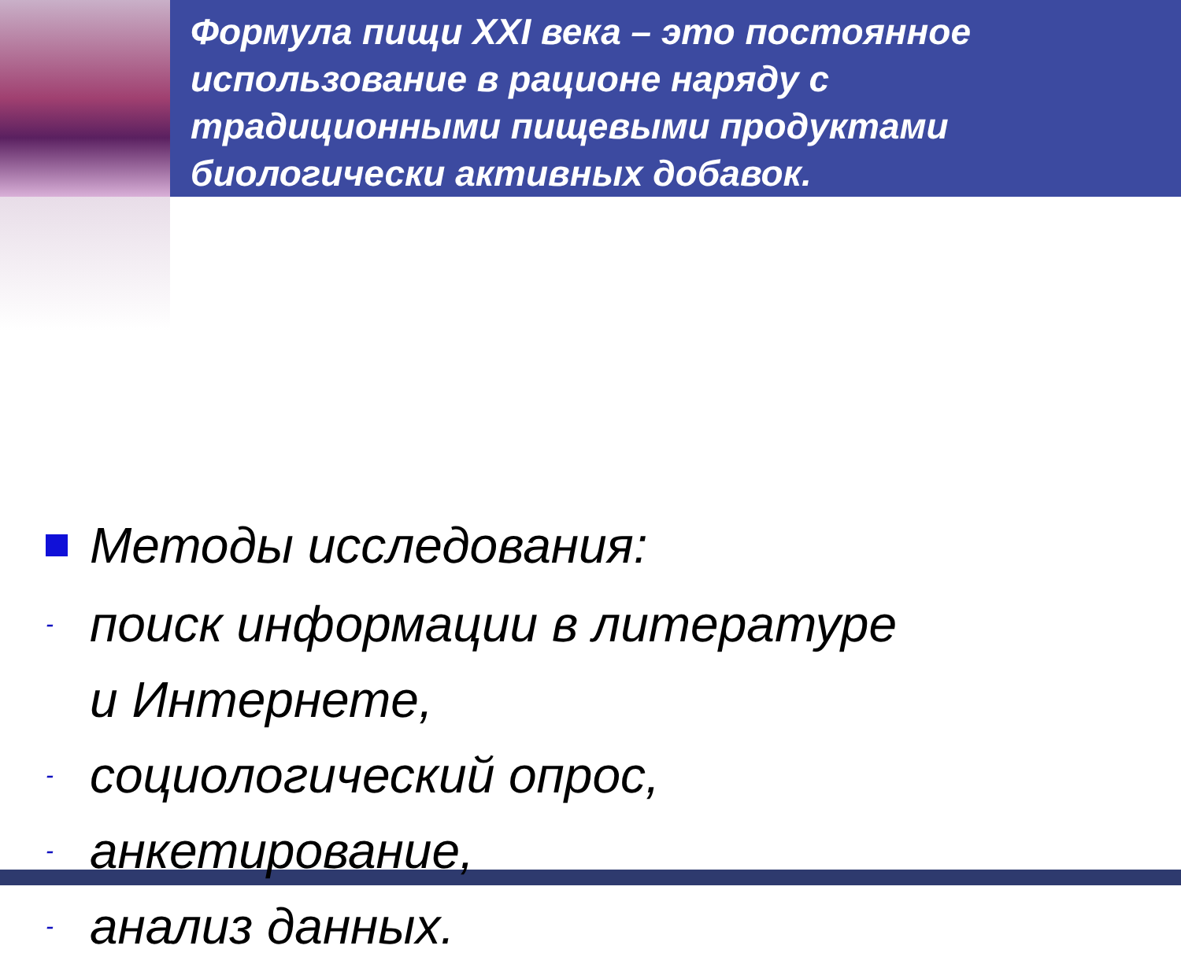Формула пищи XXI века – это постоянное использование в рационе наряду с традиционными пищевыми продуктами биологически активных добавок.
Методы исследования:
- поиск информации в литературе
и Интернете,
- социологический опрос,
- анкетирование,
- анализ данных.